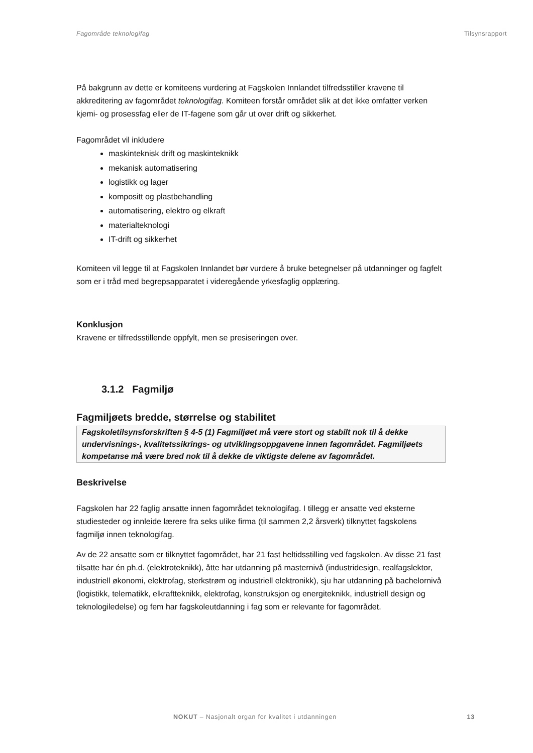Fagområde teknologifag Tilsynsrapport
På bakgrunn av dette er komiteens vurdering at Fagskolen Innlandet tilfredsstiller kravene til akkreditering av fagområdet teknologifag. Komiteen forstår området slik at det ikke omfatter verken kjemi- og prosessfag eller de IT-fagene som går ut over drift og sikkerhet.
Fagområdet vil inkludere
maskinteknisk drift og maskinteknikk
mekanisk automatisering
logistikk og lager
kompositt og plastbehandling
automatisering, elektro og elkraft
materialteknologi
IT-drift og sikkerhet
Komiteen vil legge til at Fagskolen Innlandet bør vurdere å bruke betegnelser på utdanninger og fagfelt som er i tråd med begrepsapparatet i videregående yrkesfaglig opplæring.
Konklusjon
Kravene er tilfredsstillende oppfylt, men se presiseringen over.
3.1.2 Fagmiljø
Fagmiljøets bredde, størrelse og stabilitet
Fagskoletilsynsforskriften § 4-5 (1) Fagmiljøet må være stort og stabilt nok til å dekke undervisnings-, kvalitetssikrings- og utviklingsoppgavene innen fagområdet. Fagmiljøets kompetanse må være bred nok til å dekke de viktigste delene av fagområdet.
Beskrivelse
Fagskolen har 22 faglig ansatte innen fagområdet teknologifag. I tillegg er ansatte ved eksterne studiesteder og innleide lærere fra seks ulike firma (til sammen 2,2 årsverk) tilknyttet fagskolens fagmiljø innen teknologifag.
Av de 22 ansatte som er tilknyttet fagområdet, har 21 fast heltidsstilling ved fagskolen. Av disse 21 fast tilsatte har én ph.d. (elektroteknikk), åtte har utdanning på masternivå (industridesign, realfagslektor, industriell økonomi, elektrofag, sterkstrøm og industriell elektronikk), sju har utdanning på bachelornivå (logistikk, telematikk, elkraftteknikk, elektrofag, konstruksjon og energiteknikk, industriell design og teknologiledelse) og fem har fagskoleutdanning i fag som er relevante for fagområdet.
NOKUT – Nasjonalt organ for kvalitet i utdanningen 13